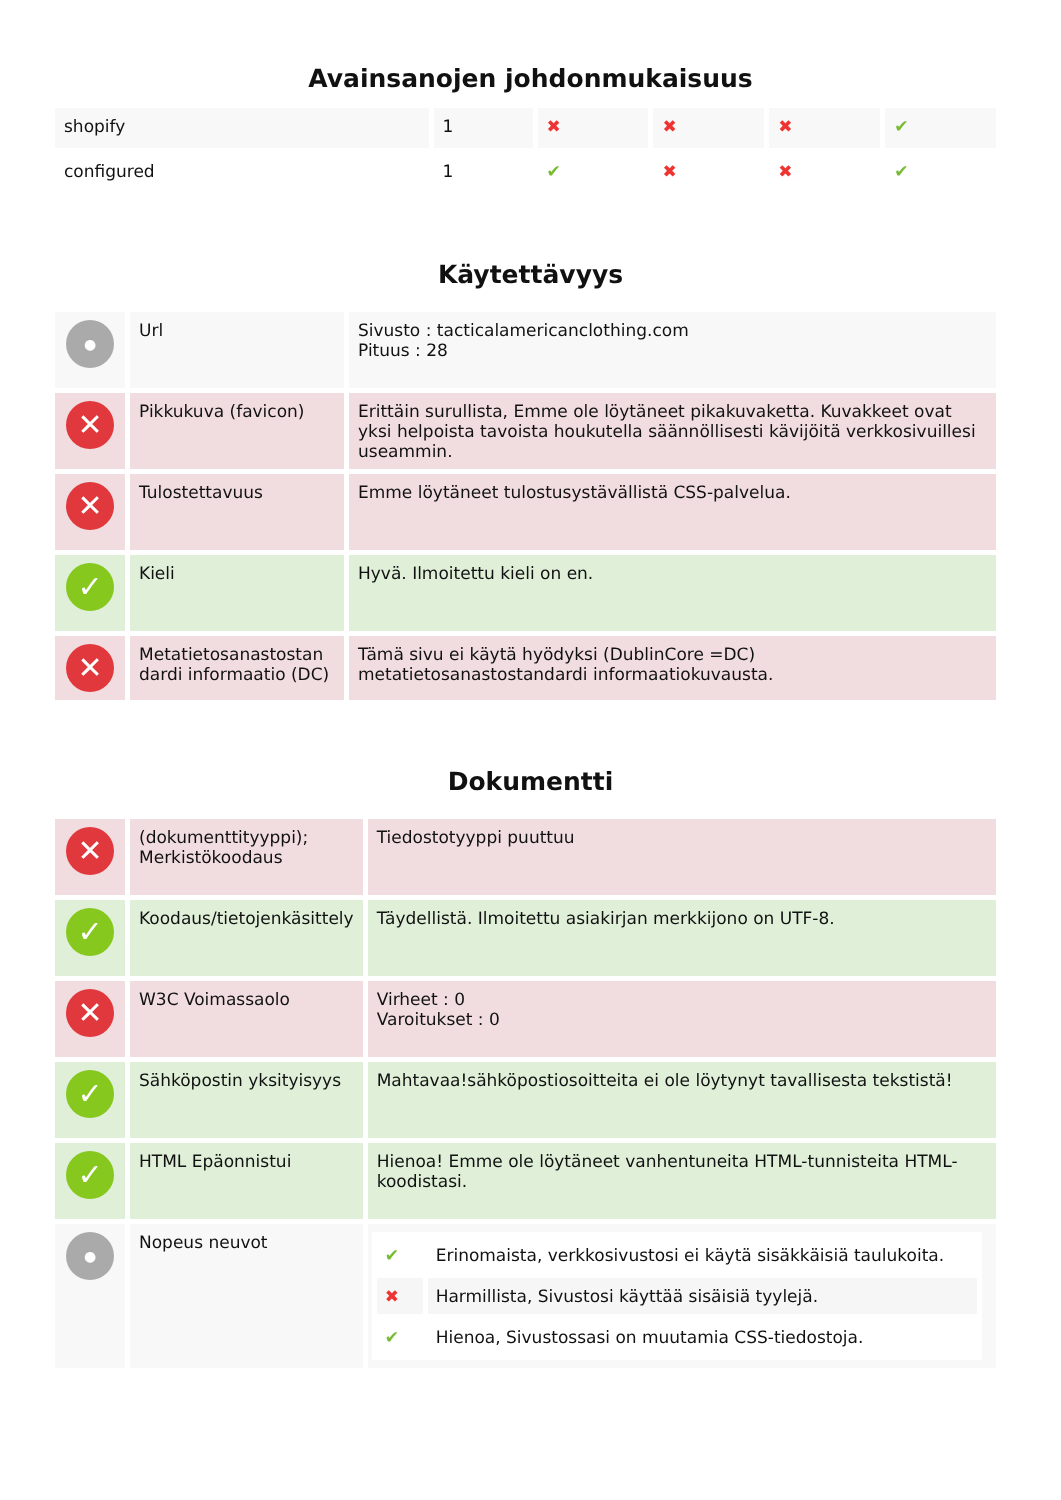Avainsanojen johdonmukaisuus
| shopify | 1 | ✖ | ✖ | ✖ | ✔ |
| configured | 1 | ✔ | ✖ | ✖ | ✔ |
Käytettävyys
| ● | Url | Sivusto : tacticalamericanclothing.com Pituus : 28 |
| ✕ | Pikkukuva (favicon) | Erittäin surullista, Emme ole löytäneet pikakuvaketta. Kuvakkeet ovat yksi helpoista tavoista houkutella säännöllisesti kävijöitä verkkosivuillesi useammin. |
| ✕ | Tulostettavuus | Emme löytäneet tulostusystävällistä CSS-palvelua. |
| ✓ | Kieli | Hyvä. Ilmoitettu kieli on en. |
| ✕ | Metatietosanastostan dardi informaatio (DC) | Tämä sivu ei käytä hyödyksi (DublinCore =DC) metatietosanastostandardi informaatiokuvausta. |
Dokumentti
| ✕ | (dokumenttityyppi); Merkistökoodaus | Tiedostotyyppi puuttuu |
| ✓ | Koodaus/tietojenkäsittely | Täydellistä. Ilmoitettu asiakirjan merkkijono on UTF-8. |
| ✕ | W3C Voimassaolo | Virheet : 0 Varoitukset : 0 |
| ✓ | Sähköpostin yksityisyys | Mahtavaa!sähköpostiosoitteita ei ole löytynyt tavallisesta tekstistä! |
| ✓ | HTML Epäonnistui | Hienoa! Emme ole löytäneet vanhentuneita HTML-tunnisteita HTML-koodistasi. |
| ● | Nopeus neuvot | / ✔ / Erinomaista, verkkosivustosi ei käytä sisäkkäisiä taulukoita. / / ✖ / Harmillista, Sivustosi käyttää sisäisiä tyylejä. / / ✔ / Hienoa, Sivustossasi on muutamia CSS-tiedostoja. / |